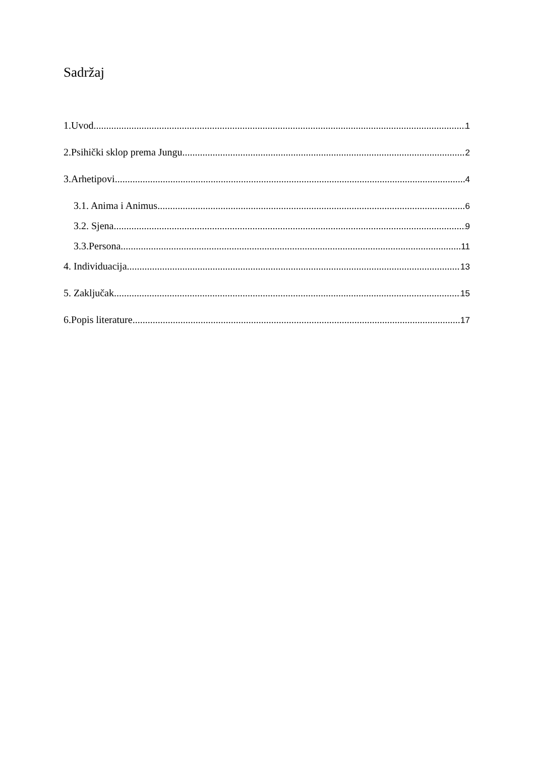Sadržaj
1.Uvod 1
2.Psihički sklop prema Jungu 2
3.Arhetipovi 4
3.1. Anima i Animus 6
3.2. Sjena 9
3.3.Persona 11
4. Individuacija 13
5. Zaključak 15
6.Popis literature 17